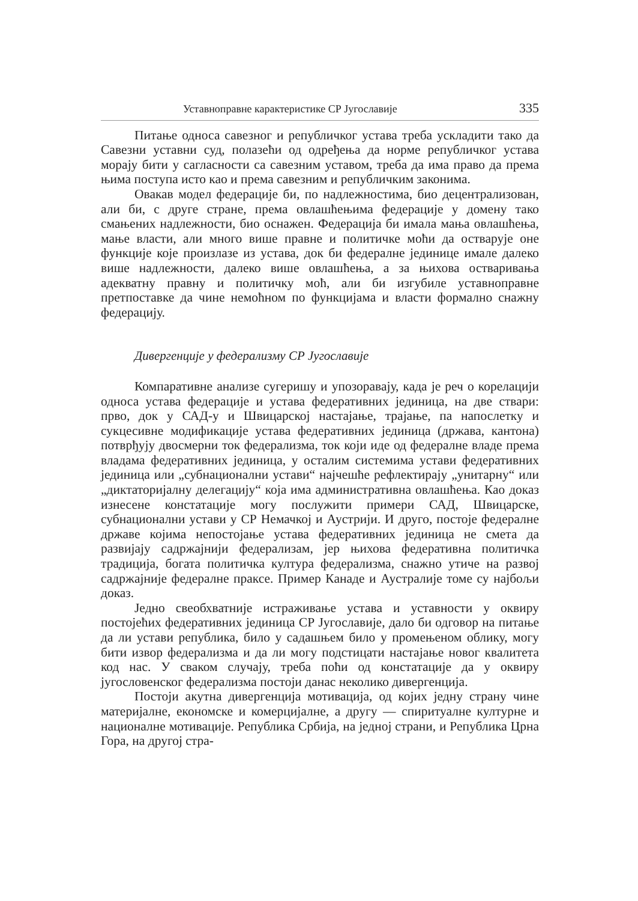Уставноправне карактеристике СР Југославије 335
Питање односа савезног и републичког устава треба ускладити тако да Савезни уставни суд, полазећи од одређења да норме републичког устава морају бити у сагласности са савезним уставом, треба да има право да према њима поступа исто као и према савезним и републичким законима.
Овакав модел федерације би, по надлежностима, био децентрализован, али би, с друге стране, према овлашћењима федерације у домену тако смањених надлежности, био оснажен. Федерација би имала мања овлашћења, мање власти, али много више правне и политичке моћи да остварује оне функције које произлазе из устава, док би федералне јединице имале далеко више надлежности, далеко више овлашћења, а за њихова остваривања адекватну правну и политичку моћ, али би изгубиле уставноправне претпоставке да чине немоћном по функцијама и власти формално снажну федерацију.
Дивергенције у федерализму СР Југославије
Компаративне анализе сугеришу и упозоравају, када је реч о корелацији односа устава федерације и устава федеративних јединица, на две ствари: прво, док у САД-у и Швицарској настајање, трајање, па напослетку и сукцесивне модификације устава федеративних јединица (држава, кантона) потврђују двосмерни ток федерализма, ток који иде од федералне владе према владама федеративних јединица, у осталим системима устави федеративних јединица или „субнационални устави“ најчешће рефлектирају „унитарну“ или „диктаторијалну делегацију“ која има административна овлашћења. Као доказ изнесене констатације могу послужити примери САД, Швицарске, субнационални устави у СР Немачкој и Аустрији. И друго, постоје федералне државе којима непостојање устава федеративних јединица не смета да развијају садржајнији федерализам, јер њихова федеративна политичка традиција, богата политичка култура федерализма, снажно утиче на развој садржајније федералне праксе. Пример Канаде и Аустралије томе су најбољи доказ.
Једно свеобхватније истраживање устава и уставности у оквиру постојећих федеративних јединица СР Југославије, дало би одговор на питање да ли устави република, било у садашњем било у промењеном облику, могу бити извор федерализма и да ли могу подстицати настајање новог квалитета код нас. У сваком случају, треба поћи од констатације да у оквиру југословенског федерализма постоји данас неколико дивергенција.
Постоји акутна дивергенција мотивација, од којих једну страну чине материјалне, економске и комерцијалне, а другу — спиритуалне културне и националне мотивације. Република Србија, на једној страни, и Република Црна Гора, на другој стра-